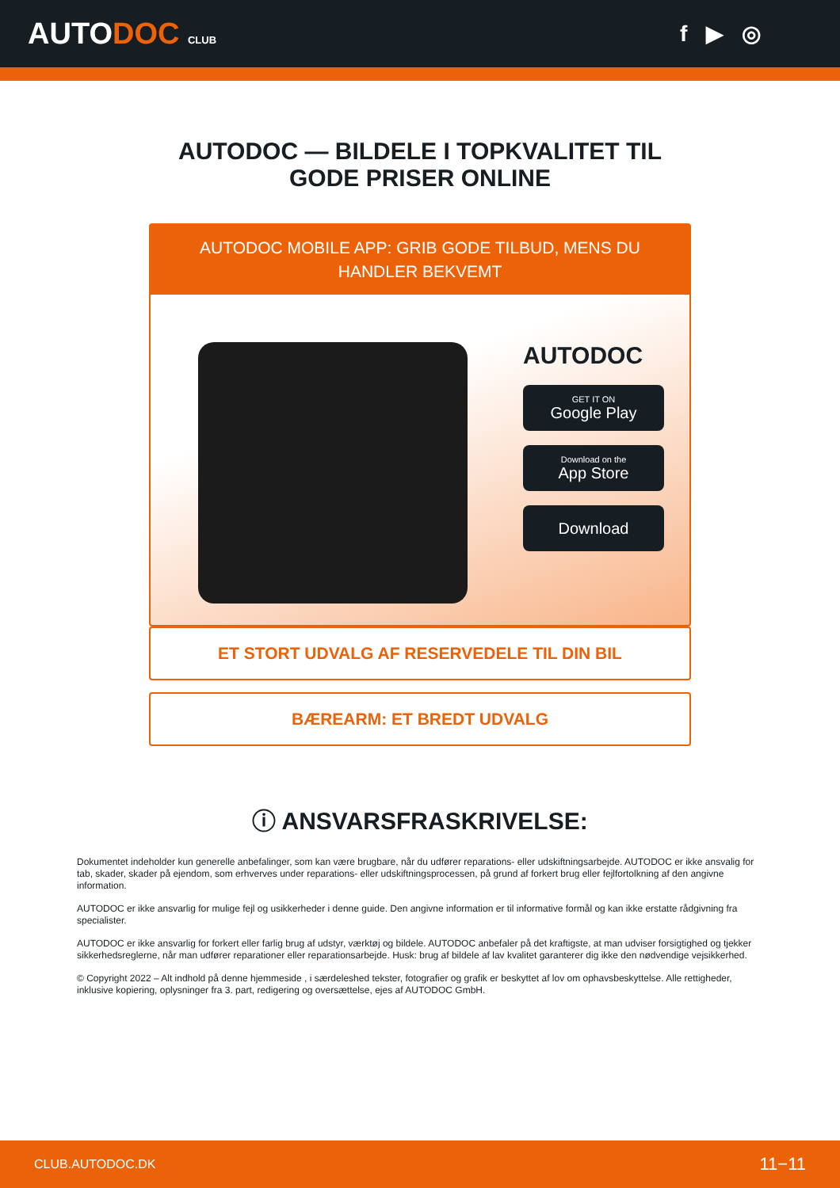AUTODOC CLUB
f ▶ ◎
AUTODOC — BILDELE I TOPKVALITET TIL GODE PRISER ONLINE
AUTODOC MOBILE APP: GRIB GODE TILBUD, MENS DU HANDLER BEKVEMT
AUTODOC
GET IT ON
Google Play
Download on the
App Store
Download
ET STORT UDVALG AF RESERVEDELE TIL DIN BIL
BÆREARM: ET BREDT UDVALG
ⓘ ANSVARSFRASKRIVELSE:
Dokumentet indeholder kun generelle anbefalinger, som kan være brugbare, når du udfører reparations- eller udskiftningsarbejde. AUTODOC er ikke ansvalig for tab, skader, skader på ejendom, som erhverves under reparations- eller udskiftningsprocessen, på grund af forkert brug eller fejlfortolkning af den angivne information.
AUTODOC er ikke ansvarlig for mulige fejl og usikkerheder i denne guide. Den angivne information er til informative formål og kan ikke erstatte rådgivning fra specialister.
AUTODOC er ikke ansvarlig for forkert eller farlig brug af udstyr, værktøj og bildele. AUTODOC anbefaler på det kraftigste, at man udviser forsigtighed og tjekker sikkerhedsreglerne, når man udfører reparationer eller reparationsarbejde. Husk: brug af bildele af lav kvalitet garanterer dig ikke den nødvendige vejsikkerhed.
© Copyright 2022 – Alt indhold på denne hjemmeside , i særdeleshed tekster, fotografier og grafik er beskyttet af lov om ophavsbeskyttelse. Alle rettigheder, inklusive kopiering, oplysninger fra 3. part, redigering og oversættelse, ejes af AUTODOC GmbH.
CLUB.AUTODOC.DK 11−11